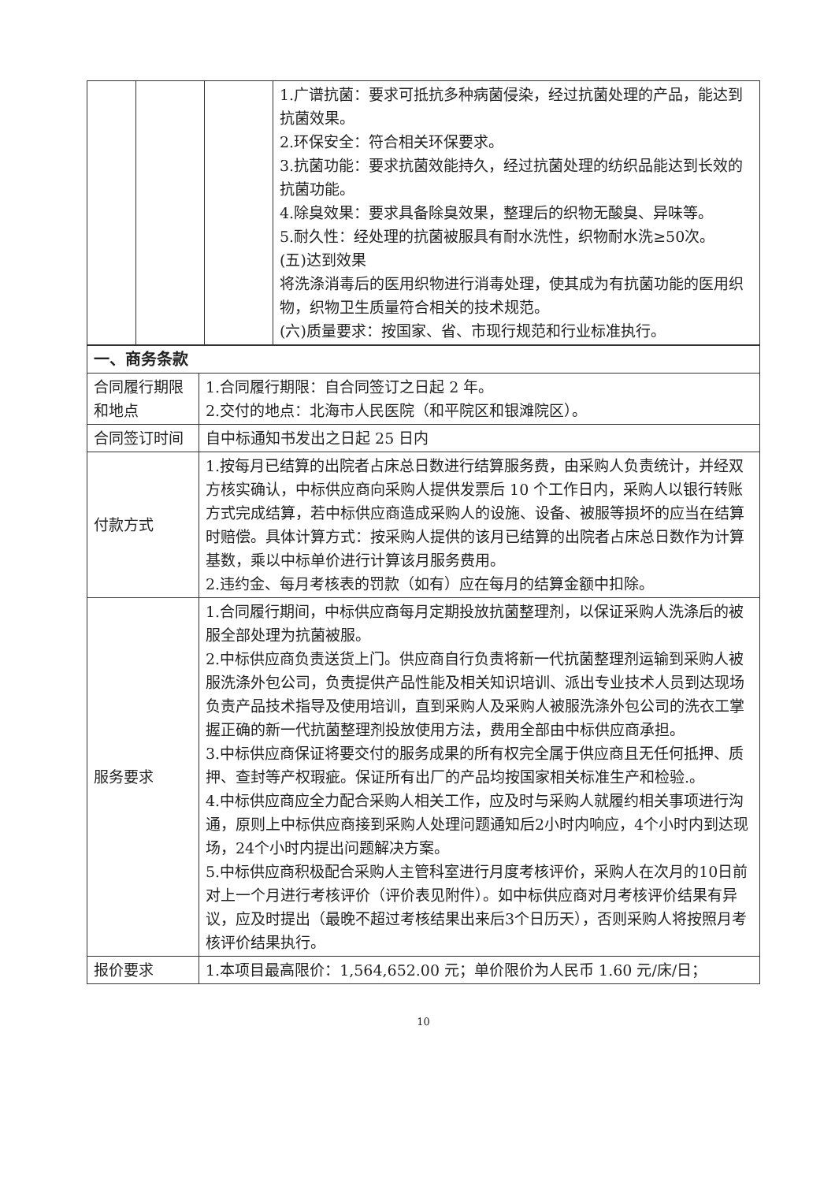| | | | 1.广谱抗菌：要求可抵抗多种病菌侵染，经过抗菌处理的产品，能达到抗菌效果。 2.环保安全：符合相关环保要求。 3.抗菌功能：要求抗菌效能持久，经过抗菌处理的纺织品能达到长效的抗菌功能。 4.除臭效果：要求具备除臭效果，整理后的织物无酸臭、异味等。 5.耐久性：经处理的抗菌被服具有耐水洗性，织物耐水洗≥50次。 (五)达到效果 将洗涤消毒后的医用织物进行消毒处理，使其成为有抗菌功能的医用织物，织物卫生质量符合相关的技术规范。 (六)质量要求：按国家、省、市现行规范和行业标准执行。 |
| 一、商务条款 | |
| 合同履行期限和地点 | 1.合同履行期限：自合同签订之日起 2 年。 2.交付的地点：北海市人民医院（和平院区和银滩院区）。 |
| 合同签订时间 | 自中标通知书发出之日起 25 日内 |
| 付款方式 | 1.按每月已结算的出院者占床总日数进行结算服务费，由采购人负责统计，并经双方核实确认，中标供应商向采购人提供发票后 10 个工作日内，采购人以银行转账方式完成结算，若中标供应商造成采购人的设施、设备、被服等损坏的应当在结算时赔偿。具体计算方式：按采购人提供的该月已结算的出院者占床总日数作为计算基数，乘以中标单价进行计算该月服务费用。 2.违约金、每月考核表的罚款（如有）应在每月的结算金额中扣除。 |
| 服务要求 | 1.合同履行期间，中标供应商每月定期投放抗菌整理剂，以保证采购人洗涤后的被服全部处理为抗菌被服。 2.中标供应商负责送货上门。供应商自行负责将新一代抗菌整理剂运输到采购人被服洗涤外包公司，负责提供产品性能及相关知识培训、派出专业技术人员到达现场负责产品技术指导及使用培训，直到采购人及采购人被服洗涤外包公司的洗衣工掌握正确的新一代抗菌整理剂投放使用方法，费用全部由中标供应商承担。 3.中标供应商保证将要交付的服务成果的所有权完全属于供应商且无任何抵押、质押、查封等产权瑕疵。保证所有出厂的产品均按国家相关标准生产和检验.。 4.中标供应商应全力配合采购人相关工作，应及时与采购人就履约相关事项进行沟通，原则上中标供应商接到采购人处理问题通知后2小时内响应，4个小时内到达现场，24个小时内提出问题解决方案。 5.中标供应商积极配合采购人主管科室进行月度考核评价，采购人在次月的10日前对上一个月进行考核评价（评价表见附件）。如中标供应商对月考核评价结果有异议，应及时提出（最晚不超过考核结果出来后3个日历天），否则采购人将按照月考核评价结果执行。 |
| 报价要求 | 1.本项目最高限价：1,564,652.00 元；单价限价为人民币 1.60 元/床/日； |
10